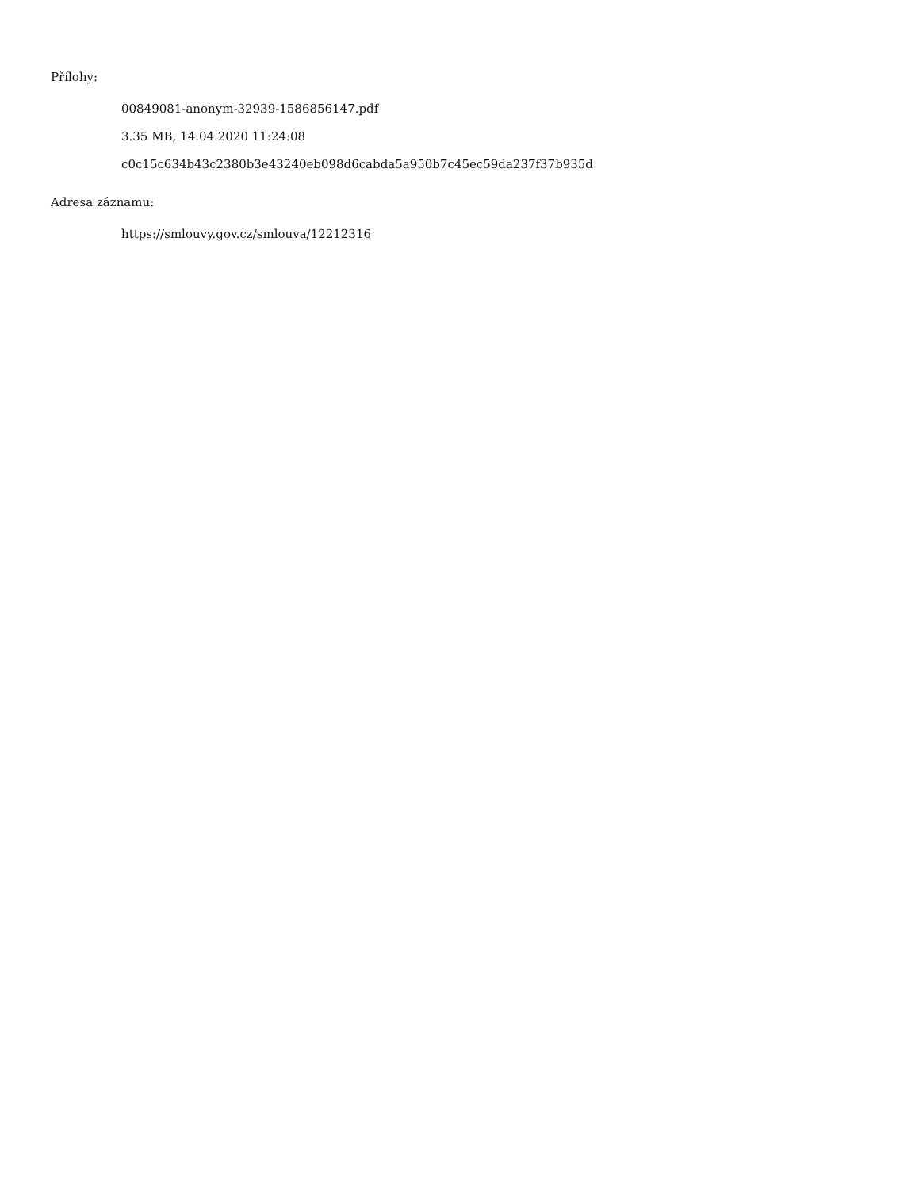Přílohy:
00849081-anonym-32939-1586856147.pdf
3.35 MB, 14.04.2020 11:24:08
c0c15c634b43c2380b3e43240eb098d6cabda5a950b7c45ec59da237f37b935d
Adresa záznamu:
https://smlouvy.gov.cz/smlouva/12212316